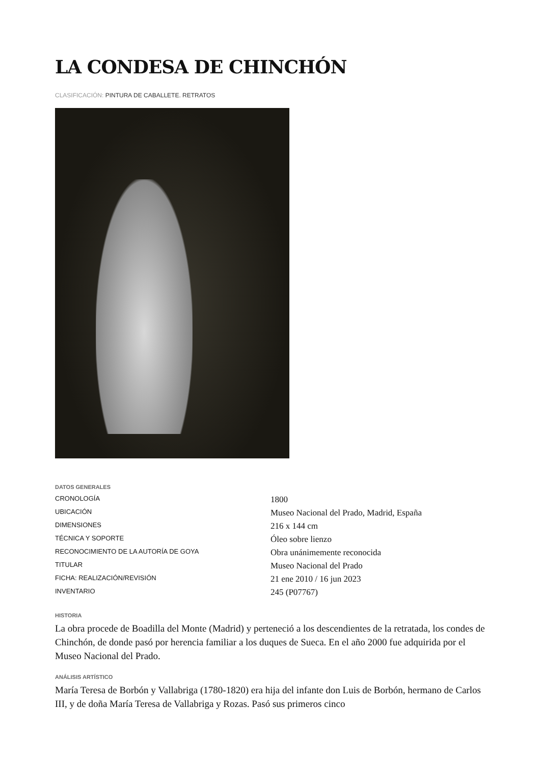LA CONDESA DE CHINCHÓN
CLASIFICACIÓN: PINTURA DE CABALLETE. RETRATOS
DATOS GENERALES
| CRONOLOGÍA | 1800 |
| UBICACIÓN | Museo Nacional del Prado, Madrid, España |
| DIMENSIONES | 216 x 144 cm |
| TÉCNICA Y SOPORTE | Óleo sobre lienzo |
| RECONOCIMIENTO DE LA AUTORÍA DE GOYA | Obra unánimemente reconocida |
| TITULAR | Museo Nacional del Prado |
| FICHA: REALIZACIÓN/REVISIÓN | 21 ene 2010 / 16 jun 2023 |
| INVENTARIO | 245 (P07767) |
HISTORIA
La obra procede de Boadilla del Monte (Madrid) y perteneció a los descendientes de la retratada, los condes de Chinchón, de donde pasó por herencia familiar a los duques de Sueca. En el año 2000 fue adquirida por el Museo Nacional del Prado.
ANÁLISIS ARTÍSTICO
María Teresa de Borbón y Vallabriga (1780-1820) era hija del infante don Luis de Borbón, hermano de Carlos III, y de doña María Teresa de Vallabriga y Rozas. Pasó sus primeros cinco